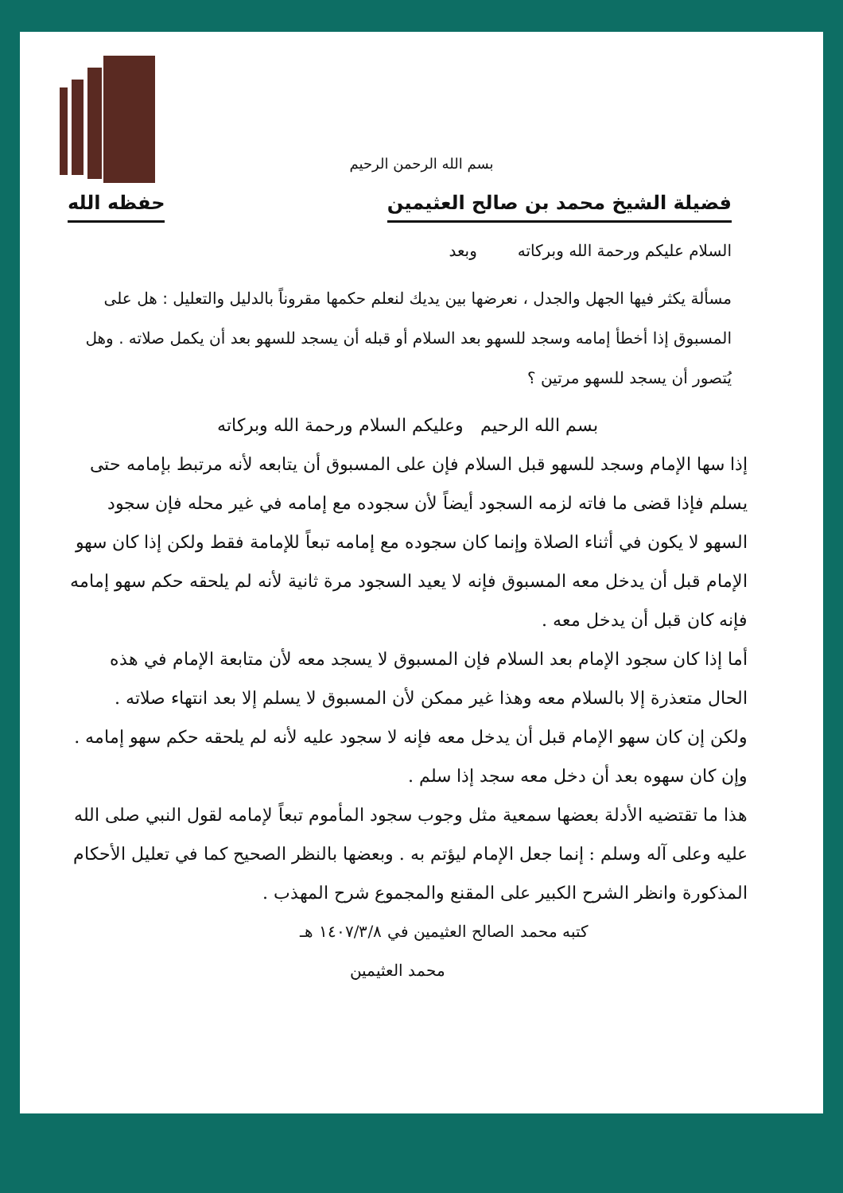بسم الله الرحمن الرحيم
فضيلة الشيخ محمد بن صالح العثيمين حفظه الله
السلام عليكم ورحمة الله وبركاته وبعد
مسألة يكثر فيها الجهل والجدل ، نعرضها بين يديك لنعلم حكمها مقروناً بالدليل والتعليل : هل على المسبوق إذا أخطأ إمامه وسجد للسهو بعد السلام أو قبله أن يسجد للسهو بعد أن يكمل صلاته . وهل يُتصور أن يسجد للسهو مرتين ؟
بسم الله الرحيم وعليكم السلام ورحمة الله وبركاته
إذا سها الإمام وسجد للسهو قبل السلام فإن على المسبوق أن يتابعه لأنه مرتبط بإمامه حتى يسلم فإذا قضى ما فاته لزمه السجود أيضاً لأن سجوده مع إمامه في غير محله فإن سجود السهو لا يكون في أثناء الصلاة وإنما كان سجوده مع إمامه تبعاً للإمامة فقط ولكن إذا كان سهو الإمام قبل أن يدخل معه المسبوق فإنه لا يعيد السجود مرة ثانية لأنه لم يلحقه حكم سهو إمامه فإنه كان قبل أن يدخل معه .
أما إذا كان سجود الإمام بعد السلام فإن المسبوق لا يسجد معه لأن متابعة الإمام في هذه الحال متعذرة إلا بالسلام معه وهذا غير ممكن لأن المسبوق لا يسلم إلا بعد انتهاء صلاته .
ولكن إن كان سهو الإمام قبل أن يدخل معه فإنه لا سجود عليه لأنه لم يلحقه حكم سهو إمامه . وإن كان سهوه بعد أن دخل معه سجد إذا سلم .
هذا ما تقتضيه الأدلة بعضها سمعية مثل وجوب سجود المأموم تبعاً لإمامه لقول النبي صلى الله عليه وعلى آله وسلم : إنما جعل الإمام ليؤتم به . وبعضها بالنظر الصحيح كما في تعليل الأحكام المذكورة وانظر الشرح الكبير على المقنع والمجموع شرح المهذب .
كتبه محمد الصالح العثيمين في ١٤٠٧/٣/٨ هـ
محمد العثيمين